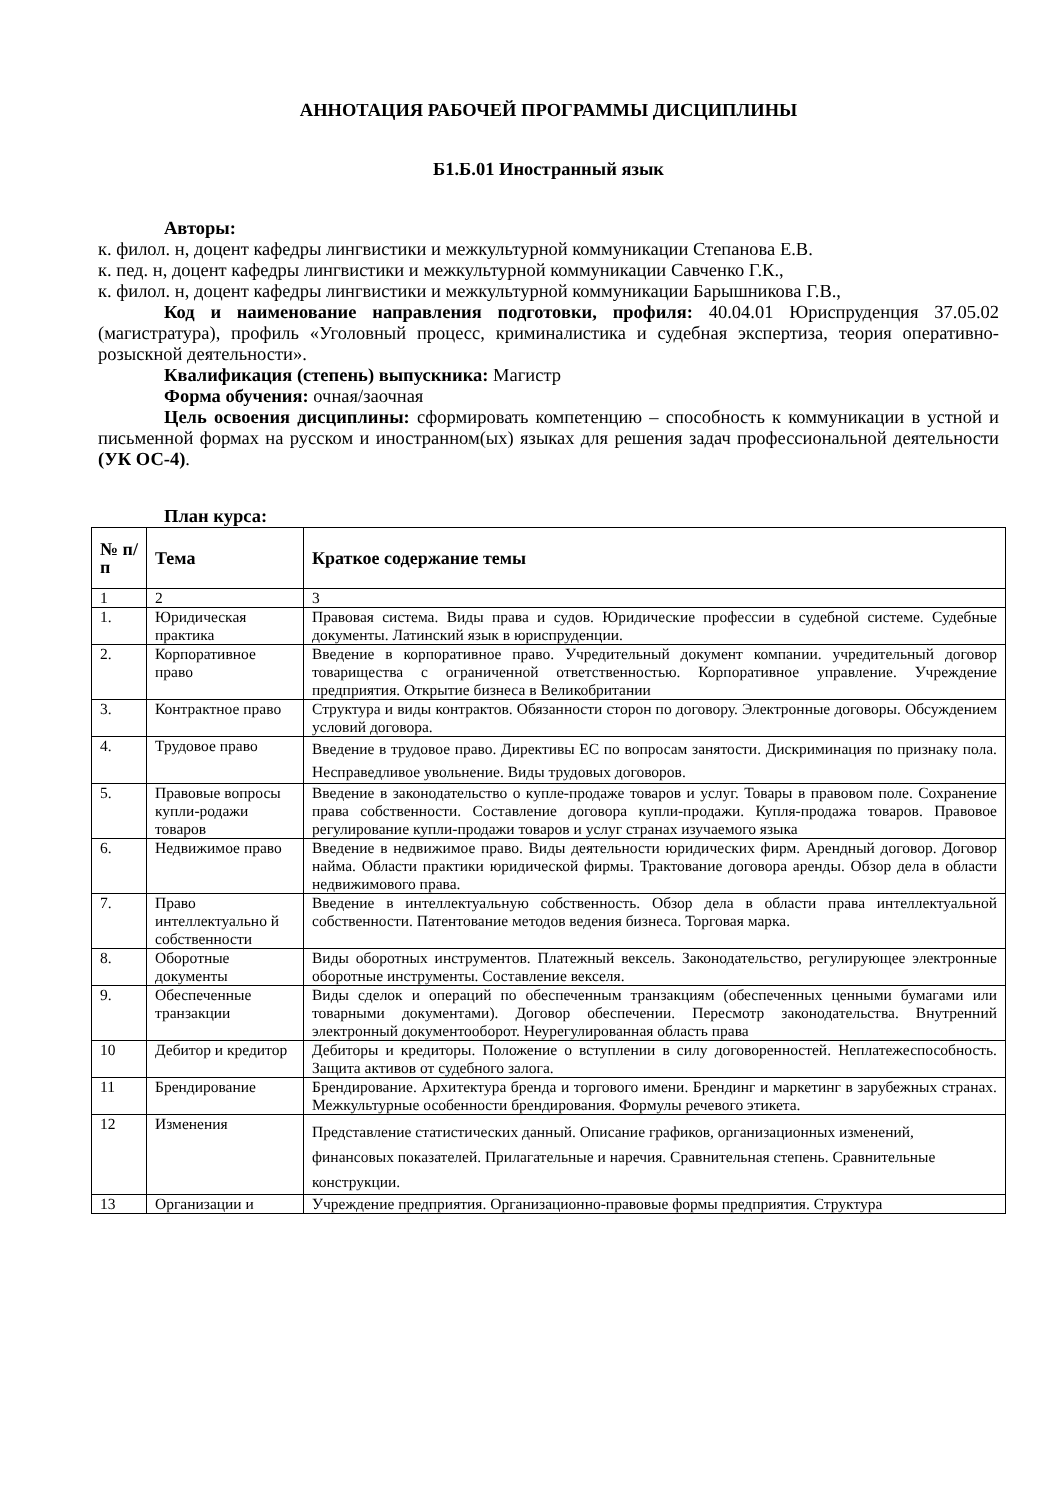АННОТАЦИЯ РАБОЧЕЙ ПРОГРАММЫ ДИСЦИПЛИНЫ
Б1.Б.01 Иностранный язык
Авторы:
к. филол. н, доцент кафедры лингвистики и межкультурной коммуникации Степанова Е.В.
к. пед. н, доцент кафедры лингвистики и межкультурной коммуникации Савченко Г.К.,
к. филол. н, доцент кафедры лингвистики и межкультурной коммуникации Барышникова Г.В.,
Код и наименование направления подготовки, профиля: 40.04.01 Юриспруденция 37.05.02 (магистратура), профиль «Уголовный процесс, криминалистика и судебная экспертиза, теория оперативно-розыскной деятельности».
Квалификация (степень) выпускника: Магистр
Форма обучения: очная/заочная
Цель освоения дисциплины: сформировать компетенцию – способность к коммуникации в устной и письменной формах на русском и иностранном(ых) языках для решения задач профессиональной деятельности (УК ОС-4).
План курса:
| № п/п | Тема | Краткое содержание темы |
| --- | --- | --- |
| 1 | 2 | 3 |
| 1. | Юридическая практика | Правовая система. Виды права и судов. Юридические профессии в судебной системе. Судебные документы. Латинский язык в юриспруденции. |
| 2. | Корпоративное право | Введение в корпоративное право. Учредительный документ компании. учредительный договор товарищества с ограниченной ответственностью. Корпоративное управление. Учреждение предприятия. Открытие бизнеса в Великобритании |
| 3. | Контрактное право | Структура и виды контрактов. Обязанности сторон по договору. Электронные договоры. Обсуждением условий договора. |
| 4. | Трудовое право | Введение в трудовое право. Директивы ЕС по вопросам занятости. Дискриминация по признаку пола. Несправедливое увольнение. Виды трудовых договоров. |
| 5. | Правовые вопросы купли-родажи товаров | Введение в законодательство о купле-продаже товаров и услуг. Товары в правовом поле. Сохранение права собственности. Составление договора купли-продажи. Купля-продажа товаров. Правовое регулирование купли-продажи товаров и услуг странах изучаемого языка |
| 6. | Недвижимое право | Введение в недвижимое право. Виды деятельности юридических фирм. Арендный договор. Договор найма. Области практики юридической фирмы. Трактование договора аренды. Обзор дела в области недвижимового права. |
| 7. | Право интеллектуально й собственности | Введение в интеллектуальную собственность. Обзор дела в области права интеллектуальной собственности. Патентование методов ведения бизнеса. Торговая марка. |
| 8. | Оборотные документы | Виды оборотных инструментов. Платежный вексель. Законодательство, регулирующее электронные оборотные инструменты. Составление векселя. |
| 9. | Обеспеченные транзакции | Виды сделок и операций по обеспеченным транзакциям (обеспеченных ценными бумагами или товарными документами). Договор обеспечении. Пересмотр законодательства. Внутренний электронный документооборот. Неурегулированная область права |
| 10 | Дебитор и кредитор | Дебиторы и кредиторы. Положение о вступлении в силу договоренностей. Неплатежеспособность. Защита активов от судебного залога. |
| 11 | Брендирование | Брендирование. Архитектура бренда и торгового имени. Брендинг и маркетинг в зарубежных странах. Межкультурные особенности брендирования. Формулы речевого этикета. |
| 12 | Изменения | Представление статистических данный. Описание графиков, организационных изменений, финансовых показателей. Прилагательные и наречия. Сравнительная степень. Сравнительные конструкции. |
| 13 | Организации и | Учреждение предприятия. Организационно-правовые формы предприятия. Структура |